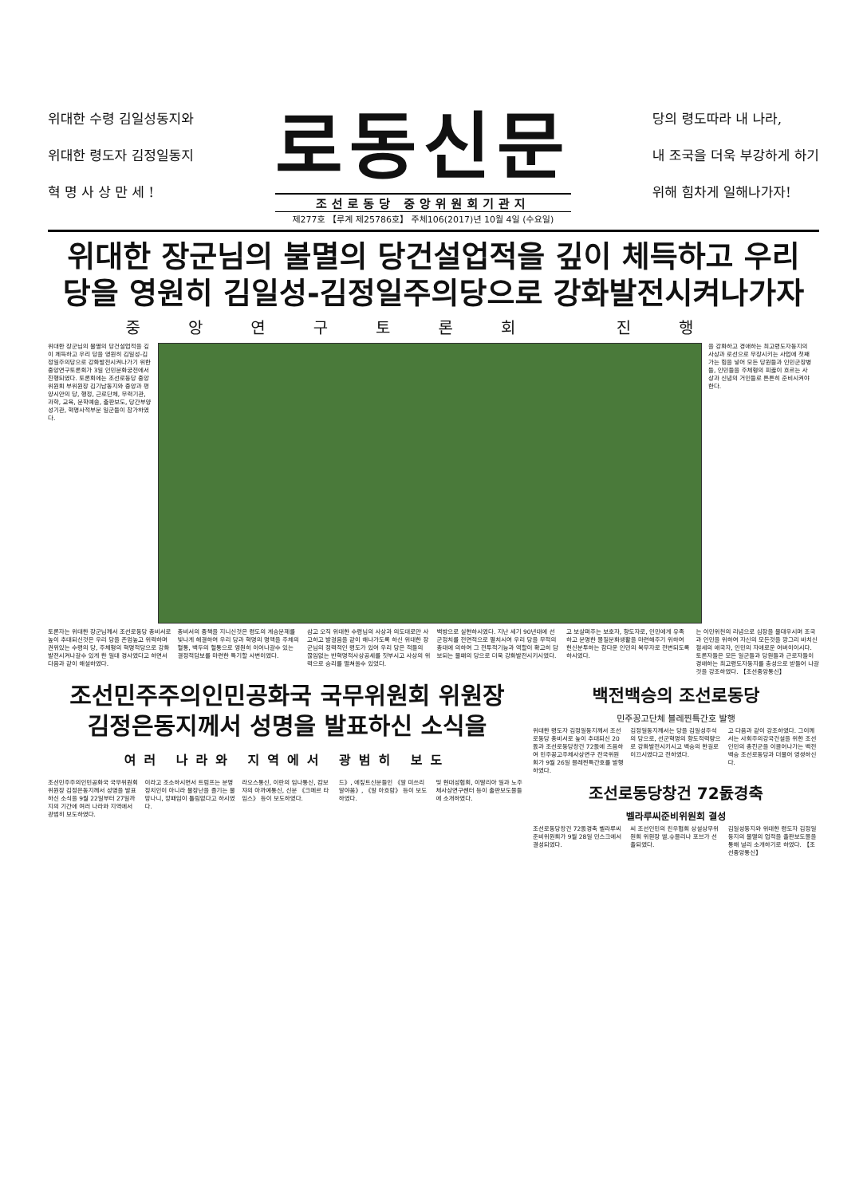위대한 수령 김일성동지와
위대한 령도자 김정일동지
혁 명 사 상 만 세 !
로동신문
조선로동당 중앙위원회기관지
제277호 【루계 제25786호】 주체106(2017)년 10월 4일 (수요일)
당의 령도따라 내 나라,
내 조국을 더욱 부강하게 하기
위해 힘차게 일해나가자!
위대한 장군님의 불멸의 당건설업적을 깊이 체득하고 우리
당을 영원히 김일성-김정일주의당으로 강화발전시켜나가자
중앙연구토론회 진행
위대한 장군님의 불멸의 당건설업적을 깊이 체득하고 우리 당을 영원히 김일성-김정일주의당으로 강화발전시켜나가기 위한 중앙연구토론회가 3일 인민문화궁전에서 진행되였다. 토론회에는 조선로동당 중앙위원회 부위원장 김기남동지와 중앙과 평양시안의 당, 행정, 근로단체, 무력기관, 과학, 교육, 문학예술, 출판보도, 당간부양성기관, 혁명사적부문 일군들이 참가하였다.
을 강화하고 경애하는 최고령도자동지의 사상과 로선으로 무장시키는 사업에 첫째가는 힘을 넣어 모든 당원들과 인민군장병들, 인민들을 주체형의 피끓이 흐르는 사상과 신념의 거인들로 튼튼히 준비시켜야 한다.
토론자는 위대한 장군님께서 조선로동당 총비서로 높이 추대되신것은 우리 당을 존엄높고 위력하며 권위있는 수령의 당, 주체형의 혁명적당으로 강화발전시켜나갈수 있게 한 일대 경사였다고 하면서 다음과 같이 해설하였다.
총비서의 중책을 지니신것은 령도의 계승문제를 빛나게 해결하여 우리 당과 혁명의 명맥을 주체의 혈통, 백두의 혈통으로 영원히 이어나갈수 있는 결정적담보를 마련한 특기할 사변이였다.
삼고 오직 위대한 수령님의 사상과 의도대로만 사고하고 발걸음을 같이 해나가도록 하신 위대한 장군님의 정력적인 령도가 있어 우리 당은 적들의 끊임없는 반혁명적사상공세를 짓부시고 사상의 위력으로 승리를 떨쳐올수 있었다.
백방으로 실현하시였다. 지난 세기 90년대에 선군정치를 전면적으로 펼치시여 우리 당을 무적의 총대에 의하여 그 전투적기능과 역할이 확고히 담보되는 불패의 당으로 더욱 강화발전시키시였다.
고 보살펴주는 보호자, 향도자로, 인민에게 유족하고 문명한 물질문화생활을 마련해주기 위하여 헌신분투하는 참다운 인민의 복무자로 전변되도록 하시였다.
는 이민위천의 리념으로 심장을 불태우시며 조국과 인민을 위하여 자신의 모든것을 깡그리 바치신 절세의 애국자, 인민의 자애로운 어버이이시다. 토론자들은 모든 일군들과 당원들과 근로자들이 경애하는 최고령도자동지를 충성으로 받들어 나갈것을 강조하였다. 【조선중앙통신】
조선민주주의인민공화국 국무위원회 위원장
김정은동지께서 성명을 발표하신 소식을
여러 나라와 지역에서 광범히 보도
조선민주주의인민공화국 국무위원회 위원장 김정은동지께서 성명을 발표하신 소식을 9월 22일부터 27일까지의 기간에 여러 나라와 지역에서 광범히 보도하였다.
이라고 조소하시면서 트럼프는 분명 정치인이 아니라 불장난을 즐기는 불망나니, 깡패임이 틀림없다고 하시였다.
라오스통신, 이란의 입나통신, 캄보쟈의 아까예통신, 신문 《크메르 타임스》 등이 보도하였다.
드》, 에짚트신문들인 《알 미쓰리 알야움》, 《알 아흐람》 등이 보도하였다.
및 현대성협회, 이딸리아 일과 노주체사상연구쎈터 등이 출판보도물들에 소개하였다.
백전백승의 조선로동당
민주꽁고단체 블레찐특간호 발행
위대한 령도자 김정일동지께서 조선로동당 총비서로 높이 추대되신 20돐과 조선로동당창건 72돐에 즈음하여 민주꽁고주체사상연구 전국위원회가 9월 26일 블레찐특간호를 발행하였다.
김정일동지께서는 당을 김일성주석의 당으로, 선군혁명의 향도적력량으로 강화발전시키시고 백승의 한길로 이끄시였다고 전하였다.
고 다음과 같이 강조하였다. 그이께서는 사회주의강국건설을 위한 조선인민의 총진군을 이끌어나가는 백전백승 조선로동당과 더불어 영생하신다.
조선로동당창건 72돐경축
벨라루씨준비위원회 결성
조선로동당창건 72돐경축 벨라루씨준비위원회가 9월 28일 민스크에서 결성되였다.
씨 조선인민의 친우협회 상설상무위원회 위원장 엘.슈블리나 포브가 선출되였다.
김일성동지와 위대한 령도자 김정일동지의 불멸의 업적을 출판보도물을 통해 널리 소개하기로 하였다. 【조선중앙통신】